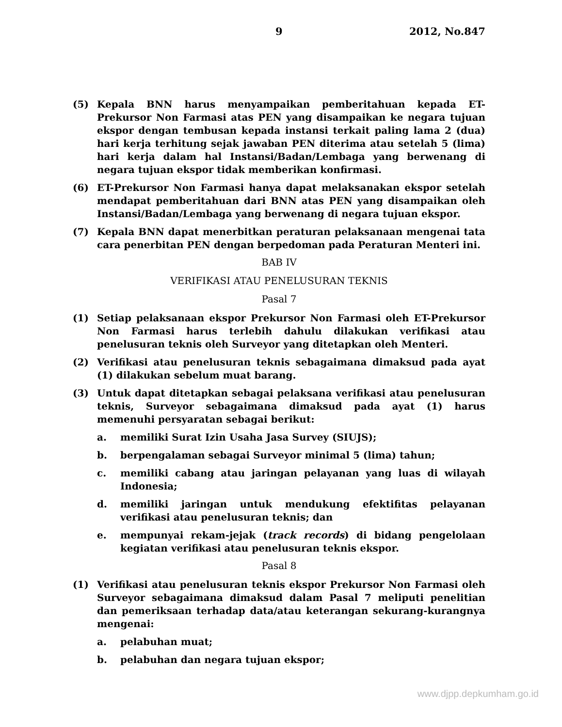9 2012, No.847
(5) Kepala BNN harus menyampaikan pemberitahuan kepada ET-Prekursor Non Farmasi atas PEN yang disampaikan ke negara tujuan ekspor dengan tembusan kepada instansi terkait paling lama 2 (dua) hari kerja terhitung sejak jawaban PEN diterima atau setelah 5 (lima) hari kerja dalam hal Instansi/Badan/Lembaga yang berwenang di negara tujuan ekspor tidak memberikan konfirmasi.
(6) ET-Prekursor Non Farmasi hanya dapat melaksanakan ekspor setelah mendapat pemberitahuan dari BNN atas PEN yang disampaikan oleh Instansi/Badan/Lembaga yang berwenang di negara tujuan ekspor.
(7) Kepala BNN dapat menerbitkan peraturan pelaksanaan mengenai tata cara penerbitan PEN dengan berpedoman pada Peraturan Menteri ini.
BAB IV
VERIFIKASI ATAU PENELUSURAN TEKNIS
Pasal 7
(1) Setiap pelaksanaan ekspor Prekursor Non Farmasi oleh ET-Prekursor Non Farmasi harus terlebih dahulu dilakukan verifikasi atau penelusuran teknis oleh Surveyor yang ditetapkan oleh Menteri.
(2) Verifikasi atau penelusuran teknis sebagaimana dimaksud pada ayat (1) dilakukan sebelum muat barang.
(3) Untuk dapat ditetapkan sebagai pelaksana verifikasi atau penelusuran teknis, Surveyor sebagaimana dimaksud pada ayat (1) harus memenuhi persyaratan sebagai berikut:
a. memiliki Surat Izin Usaha Jasa Survey (SIUJS);
b. berpengalaman sebagai Surveyor minimal 5 (lima) tahun;
c. memiliki cabang atau jaringan pelayanan yang luas di wilayah Indonesia;
d. memiliki jaringan untuk mendukung efektifitas pelayanan verifikasi atau penelusuran teknis; dan
e. mempunyai rekam-jejak (track records) di bidang pengelolaan kegiatan verifikasi atau penelusuran teknis ekspor.
Pasal 8
(1) Verifikasi atau penelusuran teknis ekspor Prekursor Non Farmasi oleh Surveyor sebagaimana dimaksud dalam Pasal 7 meliputi penelitian dan pemeriksaan terhadap data/atau keterangan sekurang-kurangnya mengenai:
a. pelabuhan muat;
b. pelabuhan dan negara tujuan ekspor;
www.djpp.depkumham.go.id